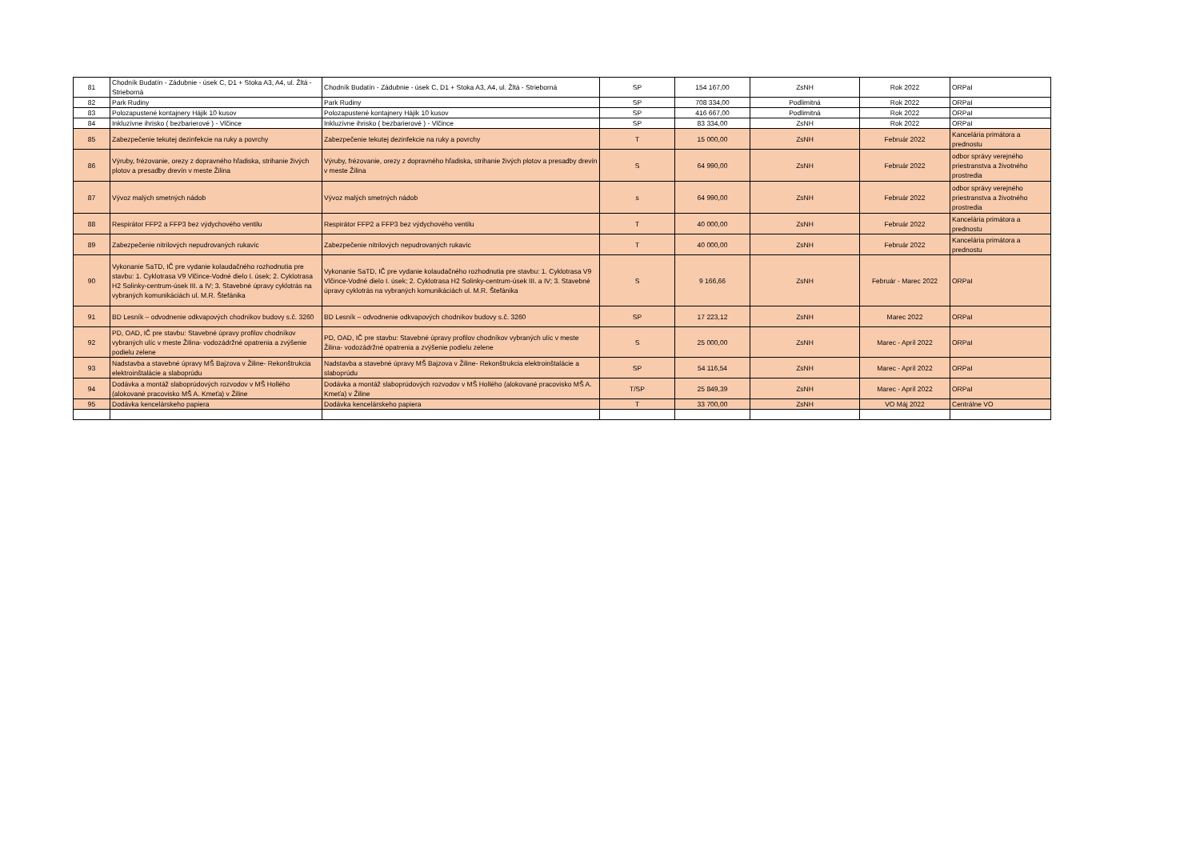| 81 | Chodník Budatín - Zádubnie - úsek C, D1 + Stoka A3, A4, ul. Žltá - Strieborná | Chodník Budatín - Zádubnie - úsek C, D1 + Stoka A3, A4, ul. Žltá - Strieborná | SP | 154 167,00 | ZsNH | Rok 2022 | ORPaI |
| 82 | Park Rudiny | Park Rudiny | SP | 708 334,00 | Podlimitná | Rok 2022 | ORPaI |
| 83 | Polozapustené kontajnery Hájik 10 kusov | Polozapustené kontajnery Hájik 10 kusov | SP | 416 667,00 | Podlimitná | Rok 2022 | ORPaI |
| 84 | Inkluzívne ihrisko ( bezbarierové ) - Vlčince | Inkluzívne ihrisko ( bezbarierové ) - Vlčince | SP | 83 334,00 | ZsNH | Rok 2022 | ORPaI |
| 85 | Zabezpečenie tekutej dezinfekcie na ruky a povrchy | Zabezpečenie tekutej dezinfekcie na ruky a povrchy | T | 15 000,00 | ZsNH | Február 2022 | Kancelária primátora a prednostu |
| 86 | Výruby, frézovanie, orezy z dopravného hľadiska, strihanie živých plotov a presadby drevín v meste Žilina | Výruby, frézovanie, orezy z dopravného hľadiska, strihanie živých plotov a presadby drevín v meste Žilina | S | 64 990,00 | ZsNH | Február 2022 | odbor správy verejného priestranstva a životného prostredia |
| 87 | Vývoz malých smetných nádob | Vývoz malých smetných nádob | s | 64 990,00 | ZsNH | Február 2022 | odbor správy verejného priestranstva a životného prostredia |
| 88 | Respirátor FFP2 a FFP3 bez výdychového ventilu | Respirátor FFP2 a FFP3 bez výdychového ventilu | T | 40 000,00 | ZsNH | Február 2022 | Kancelária primátora a prednostu |
| 89 | Zabezpečenie nitrilových nepudrovaných rukavíc | Zabezpečenie nitrilových nepudrovaných rukavíc | T | 40 000,00 | ZsNH | Február 2022 | Kancelária primátora a prednostu |
| 90 | Vykonanie SaTD, IČ pre vydanie kolaudačného rozhodnutia pre stavbu: 1. Cyklotrasa V9 Vlčince-Vodné dielo I. úsek; 2. Cyklotrasa H2 Solinky-centrum-úsek III. a IV; 3. Stavebné úpravy cyklotrás na vybraných komunikáciách ul. M.R. Štefánika | Vykonanie SaTD, IČ pre vydanie kolaudačného rozhodnutia pre stavbu: 1. Cyklotrasa V9 Vlčince-Vodné dielo I. úsek; 2. Cyklotrasa H2 Solinky-centrum-úsek III. a IV; 3. Stavebné úpravy cyklotrás na vybraných komunikáciách ul. M.R. Štefánika | S | 9 166,66 | ZsNH | Február - Marec 2022 | ORPaI |
| 91 | BD Lesník – odvodnenie odkvapových chodníkov budovy s.č. 3260 | BD Lesník – odvodnenie odkvapových chodníkov budovy s.č. 3260 | SP | 17 223,12 | ZsNH | Marec 2022 | ORPaI |
| 92 | PD, OAD, IČ pre stavbu: Stavebné úpravy profilov chodníkov vybraných ulíc v meste Žilina- vodozádržné opatrenia a zvýšenie podielu zelene | PD, OAD, IČ pre stavbu: Stavebné úpravy profilov chodníkov vybraných ulíc v meste Žilina- vodozádržné opatrenia a zvýšenie podielu zelene | S | 25 000,00 | ZsNH | Marec - Apríl 2022 | ORPaI |
| 93 | Nadstavba a stavebné úpravy MŠ Bajzova v Žiline- Rekonštrukcia elektroinštalácie a slaboprúdu | Nadstavba a stavebné úpravy MŠ Bajzova v Žiline- Rekonštrukcia elektroinštalácie a slaboprúdu | SP | 54 116,54 | ZsNH | Marec - Apríl 2022 | ORPaI |
| 94 | Dodávka a montáž slaboprúdových rozvodov v MŠ Hollého (alokované pracovisko MŠ A. Kmeťa) v Žiline | Dodávka a montáž slaboprúdových rozvodov v MŠ Hollého (alokované pracovisko MŠ A. Kmeťa) v Žiline | T/SP | 25 849,39 | ZsNH | Marec - Apríl 2022 | ORPaI |
| 95 | Dodávka kencelárskeho papiera | Dodávka kencelárskeho papiera | T | 33 700,00 | ZsNH | VO Máj 2022 | Centrálne VO |